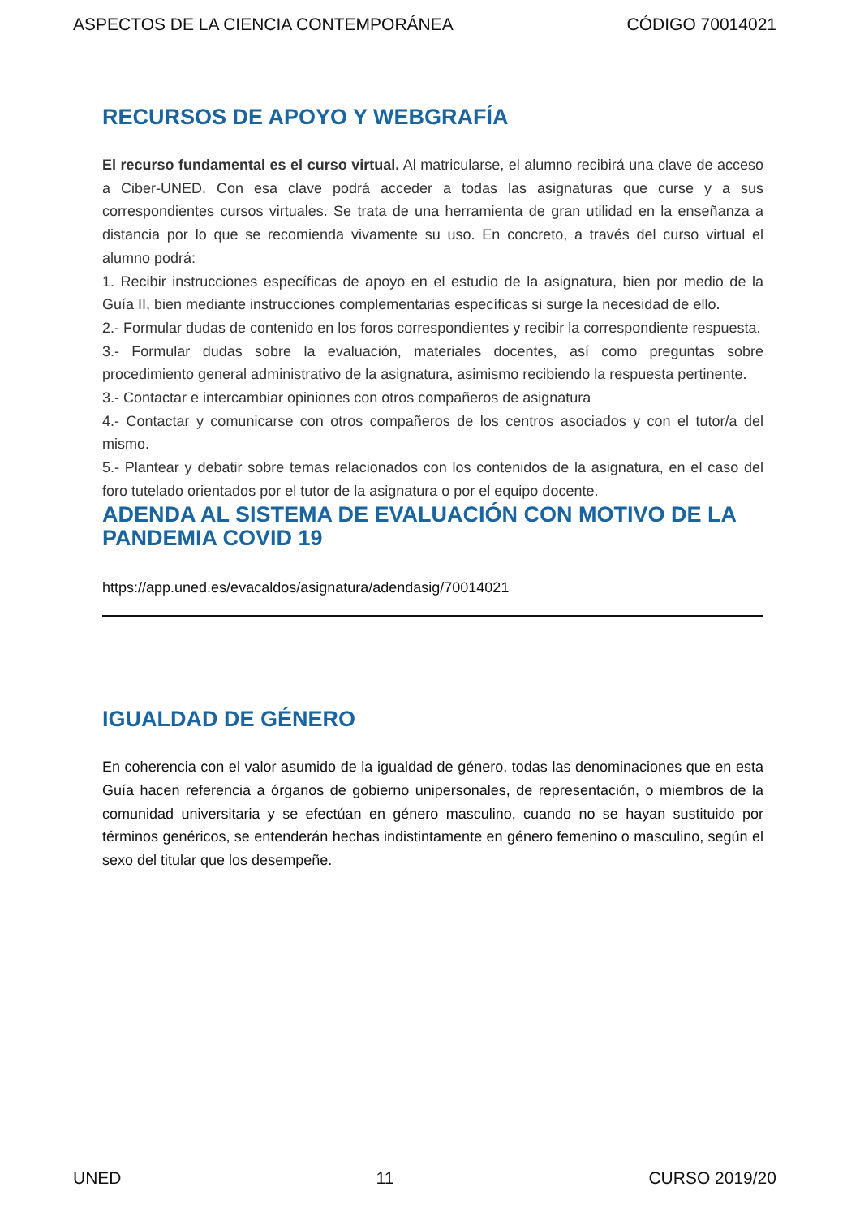ASPECTOS DE LA CIENCIA CONTEMPORÁNEA CÓDIGO 70014021
RECURSOS DE APOYO Y WEBGRAFÍA
El recurso fundamental es el curso virtual. Al matricularse, el alumno recibirá una clave de acceso a Ciber-UNED. Con esa clave podrá acceder a todas las asignaturas que curse y a sus correspondientes cursos virtuales. Se trata de una herramienta de gran utilidad en la enseñanza a distancia por lo que se recomienda vivamente su uso. En concreto, a través del curso virtual el alumno podrá:
1. Recibir instrucciones específicas de apoyo en el estudio de la asignatura, bien por medio de la Guía II, bien mediante instrucciones complementarias específicas si surge la necesidad de ello.
2.- Formular dudas de contenido en los foros correspondientes y recibir la correspondiente respuesta.
3.- Formular dudas sobre la evaluación, materiales docentes, así como preguntas sobre procedimiento general administrativo de la asignatura, asimismo recibiendo la respuesta pertinente.
3.- Contactar e intercambiar opiniones con otros compañeros de asignatura
4.- Contactar y comunicarse con otros compañeros de los centros asociados y con el tutor/a del mismo.
5.- Plantear y debatir sobre temas relacionados con los contenidos de la asignatura, en el caso del foro tutelado orientados por el tutor de la asignatura o por el equipo docente.
ADENDA AL SISTEMA DE EVALUACIÓN CON MOTIVO DE LA PANDEMIA COVID 19
https://app.uned.es/evacaldos/asignatura/adendasig/70014021
IGUALDAD DE GÉNERO
En coherencia con el valor asumido de la igualdad de género, todas las denominaciones que en esta Guía hacen referencia a órganos de gobierno unipersonales, de representación, o miembros de la comunidad universitaria y se efectúan en género masculino, cuando no se hayan sustituido por términos genéricos, se entenderán hechas indistintamente en género femenino o masculino, según el sexo del titular que los desempeñe.
UNED 11 CURSO 2019/20